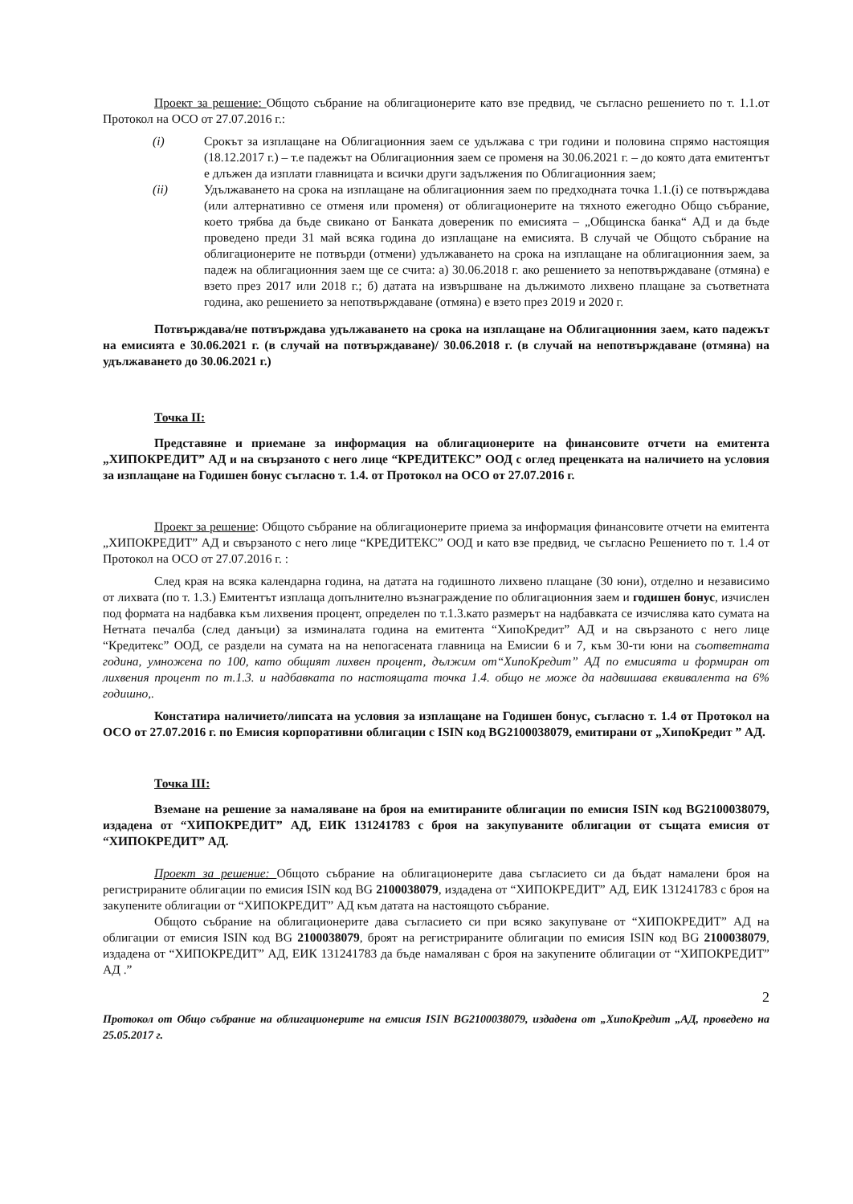Проект за решение: Общото събрание на облигационерите като взе предвид, че съгласно решението по т. 1.1.от Протокол на ОСО от 27.07.2016 г.:
(i) Срокът за изплащане на Облигационния заем се удължава с три години и половина спрямо настоящия (18.12.2017 г.) – т.е падежът на Облигационния заем се променя на 30.06.2021 г. – до която дата емитентът е длъжен да изплати главницата и всички други задължения по Облигационния заем;
(ii) Удължаването на срока на изплащане на облигационния заем по предходната точка 1.1.(i) се потвърждава (или алтернативно се отменя или променя) от облигационерите на тяхното ежегодно Общо събрание, което трябва да бъде свикано от Банката довереник по емисията – „Общинска банка“ АД и да бъде проведено преди 31 май всяка година до изплащане на емисията. В случай че Общото събрание на облигационерите не потвърди (отмени) удължаването на срока на изплащане на облигационния заем, за падеж на облигационния заем ще се счита: а) 30.06.2018 г. ако решението за непотвърждаване (отмяна) е взето през 2017 или 2018 г.; б) датата на извършване на дължимото лихвено плащане за съответната година, ако решението за непотвърждаване (отмяна) е взето през 2019 и 2020 г.
Потвърждава/не потвърждава удължаването на срока на изплащане на Облигационния заем, като падежът на емисията е 30.06.2021 г. (в случай на потвърждаване)/ 30.06.2018 г. (в случай на непотвърждаване (отмяна) на удължаването до 30.06.2021 г.)
Точка II:
Представяне и приемане за информация на облигационерите на финансовите отчети на емитента „ХИПОКРЕДИТ” АД и на свързаното с него лице “КРЕДИТЕКС” ООД с оглед преценката на наличието на условия за изплащане на Годишен бонус съгласно т. 1.4. от Протокол на ОСО от 27.07.2016 г.
Проект за решение: Общото събрание на облигационерите приема за информация финансовите отчети на емитента „ХИПОКРЕДИТ” АД и свързаното с него лице “КРЕДИТЕКС” ООД и като взе предвид, че съгласно Решението по т. 1.4 от Протокол на ОСО от 27.07.2016 г. :
След края на всяка календарна година, на датата на годишното лихвено плащане (30 юни), отделно и независимо от лихвата (по т. 1.3.) Емитентът изплаща допълнително възнаграждение по облигационния заем и годишен бонус, изчислен под формата на надбавка към лихвения процент, определен по т.1.3.като размерът на надбавката се изчислява като сумата на Нетната печалба (след данъци) за изминалата година на емитента “ХипоКредит” АД и на свързаното с него лице “Кредитекс” ООД, се раздели на сумата на на непогасената главница на Емисии 6 и 7, към 30-ти юни на съответната година, умножена по 100, като общият лихвен процент, дължим от“ХипоКредит” АД по емисията и формиран от лихвения процент по т.1.3. и надбавката по настоящата точка 1.4. общо не може да надвишава еквивалента на 6% годишно,.
Констатира наличието/липсата на условия за изплащане на Годишен бонус, съгласно т. 1.4 от Протокол на ОСО от 27.07.2016 г. по Емисия корпоративни облигации с ISIN код BG2100038079, емитирани от „ХипоКредит ” АД.
Точка III:
Вземане на решение за намаляване на броя на емитираните облигации по емисия ISIN код BG2100038079, издадена от “ХИПОКРЕДИТ” АД, ЕИК 131241783 с броя на закупуваните облигации от същата емисия от “ХИПОКРЕДИТ” АД.
Проект за решение: Общото събрание на облигационерите дава съгласието си да бъдат намалени броя на регистрираните облигации по емисия ISIN код BG 2100038079, издадена от “ХИПОКРЕДИТ” АД, ЕИК 131241783 с броя на закупените облигации от “ХИПОКРЕДИТ” АД към датата на настоящото събрание.
Общото събрание на облигационерите дава съгласието си при всяко закупуване от “ХИПОКРЕДИТ” АД на облигации от емисия ISIN код BG 2100038079, броят на регистрираните облигации по емисия ISIN код BG 2100038079, издадена от “ХИПОКРЕДИТ” АД, ЕИК 131241783 да бъде намаляван с броя на закупените облигации от “ХИПОКРЕДИТ” АД .”
2
Протокол от Общо събрание на облигационерите на емисия ISIN BG2100038079, издадена от „ХипоКредит „АД, проведено на 25.05.2017 г.